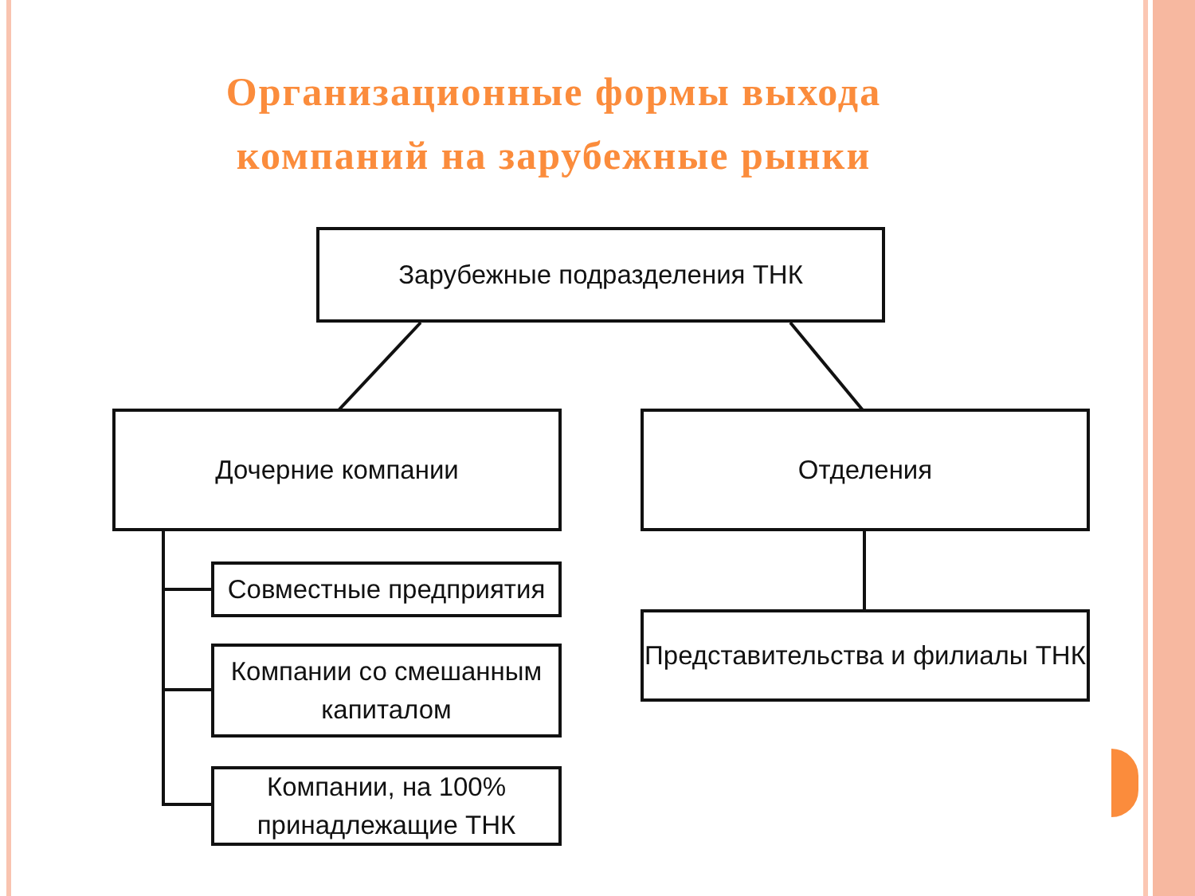Организационные формы выхода компаний на зарубежные рынки
Зарубежные подразделения ТНК
Дочерние компании Отделения
Совместные предприятия
Компании со смешанным капиталом
Компании, на 100% принадлежащие ТНК
Представительства и филиалы ТНК